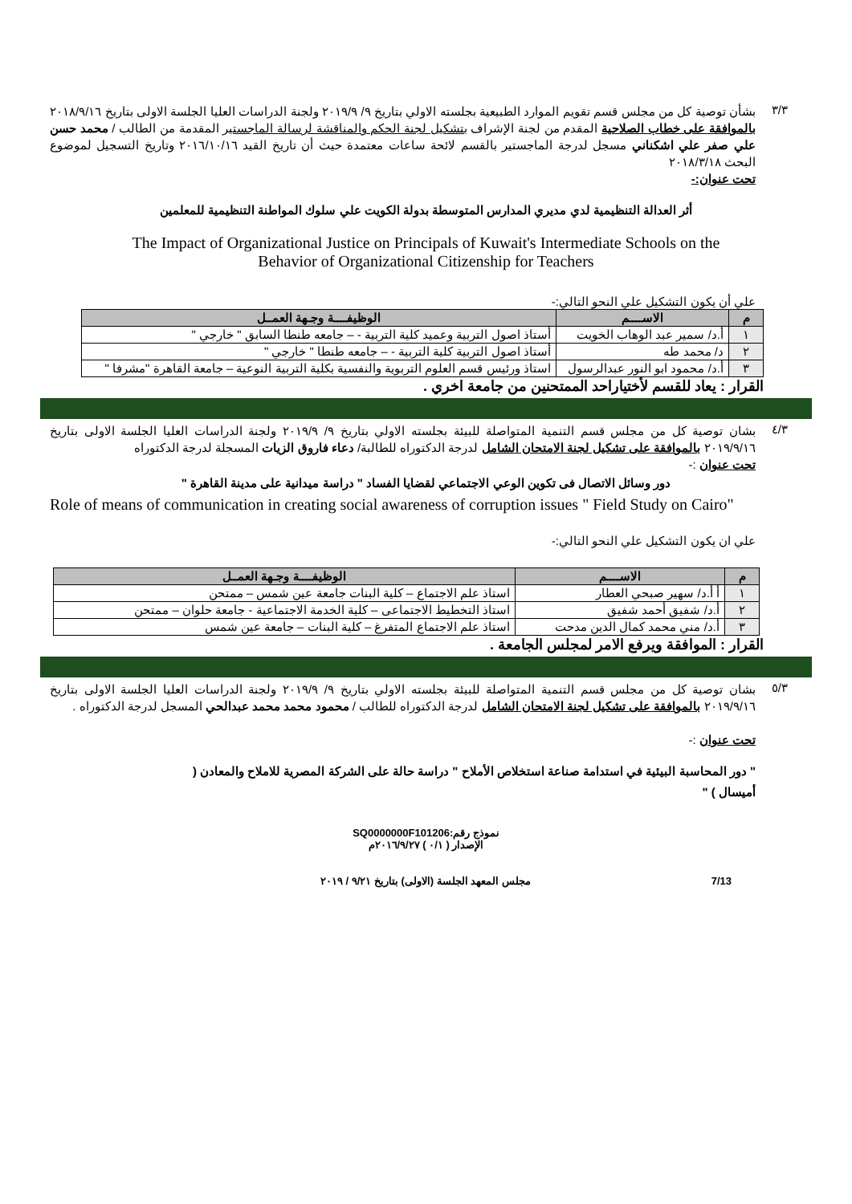٣/٣
بشأن توصية كل من مجلس قسم تقويم الموارد الطبيعية بجلسته الاولي بتاريخ ٩/ ٢٠١٩/٩ ولجنة الدراسات العليا الجلسة الاولى بتاريخ ٢٠١٨/٩/١٦ بالموافقة على خطاب الصلاحية المقدم من لجنة الإشراف بتشكيل لجنة الحكم والمناقشة لرسالة الماجستير المقدمة من الطالب / محمد حسن علي صفر علي اشكناني مسجل لدرجة الماجستير بالقسم لائحة ساعات معتمدة حيث أن تاريخ القيد ٢٠١٦/١٠/١٦ وتاريخ التسجيل لموضوع البحث ٢٠١٨/٣/١٨
تحت عنوان:-
أثر العدالة التنظيمية لدي مديري المدارس المتوسطة بدولة الكويت علي سلوك المواطنة التنظيمية للمعلمين
The Impact of Organizational Justice on Principals of Kuwait's Intermediate Schools on the
Behavior of Organizational Citizenship for Teachers
علي أن يكون التشكيل علي النحو التالي:-
| م | الاســــم | الوظيفــــة وجـهة العمــل |
| --- | --- | --- |
| ١ | أ.د/ سمير عبد الوهاب الخويت | أستاذ اصول التربية وعميد كلية التربية - – جامعه طنطا السابق " خارجي " |
| ٢ | د/ محمد طه | أستاذ اصول التربية كلية التربية - – جامعه طنطا " خارجي " |
| ٣ | أ.د/ محمود ابو النور عبدالرسول | استاذ ورئيس قسم العلوم التربوية والنفسية بكلية التربية النوعية – جامعة القاهرة "مشرفا " |
القرار : يعاد للقسم لأختياراحد الممتحنين من جامعة اخري .
٤/٣
بشان توصية كل من مجلس قسم التنمية المتواصلة للبيئة بجلسته الاولي بتاريخ ٩/ ٢٠١٩/٩ ولجنة الدراسات العليا الجلسة الاولى بتاريخ ٢٠١٩/٩/١٦ بالموافقة على تشكيل لجنة الامتحان الشامل لدرجة الدكتوراه للطالبة/ دعاء فاروق الزيات المسجلة لدرجة الدكتوراه
تحت عنوان :-
دور وسائل الاتصال فى تكوين الوعي الاجتماعي لقضايا الفساد " دراسة ميدانية على مدينة القاهرة "
Role of means of communication in creating social awareness of corruption issues " Field Study on Cairo"
علي ان يكون التشكيل علي النحو التالي:-
| م | الاســــم | الوظيفــــة وجـهة العمــل |
| --- | --- | --- |
| ١ | أ أ.د/ سهير صبحي العطار | استاذ علم الاجتماع – كلية البنات جامعة عين شمس – ممتحن |
| ٢ | أ.د/ شفيق أحمد شفيق | استاذ التخطيط الاجتماعى – كلية الخدمة الاجتماعية - جامعة حلوان – ممتحن |
| ٣ | أ.د/ مني محمد كمال الدين مدحت | استاذ علم الاجتماع المتفرغ – كلية البنات – جامعة عين شمس |
القرار : الموافقة ويرفع الامر لمجلس الجامعة .
٥/٣
بشان توصية كل من مجلس قسم التنمية المتواصلة للبيئة بجلسته الاولي بتاريخ ٩/ ٢٠١٩/٩ ولجنة الدراسات العليا الجلسة الاولى بتاريخ ٢٠١٩/٩/١٦ بالموافقة على تشكيل لجنة الامتحان الشامل لدرجة الدكتوراه للطالب / محمود محمد محمد عبدالحي المسجل لدرجة الدكتوراه .
تحت عنوان :-
" دور المحاسبة البيئية في استدامة صناعة استخلاص الأملاح " دراسة حالة على الشركة المصرية للاملاح والمعادن ( أميسال ) "
نموذج رقم:SQ0000000F101206
الإصدار ( ٠/١ ) ٢٠١٦/٩/٢٧م
7/13 مجلس المعهد الجلسة (الاولى) بتاريخ ٩/٢١ / ٢٠١٩